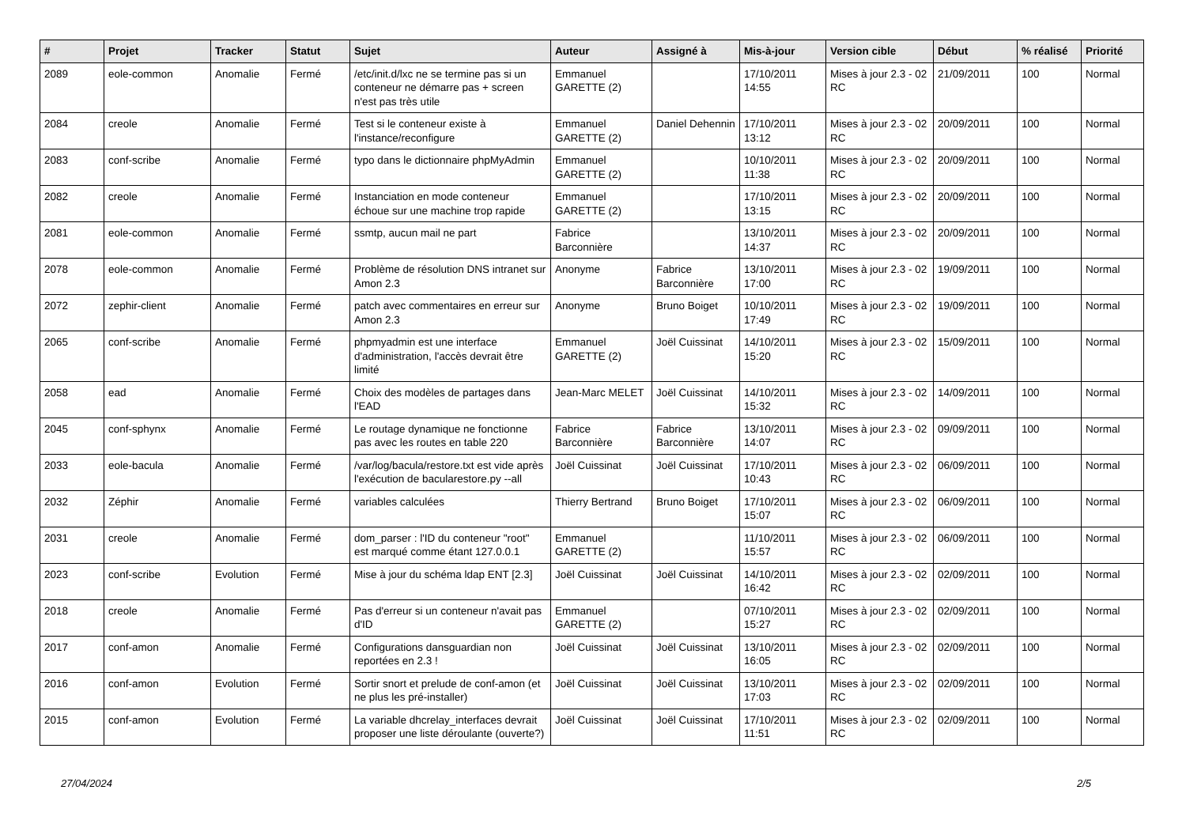| # | Projet | Tracker | Statut | Sujet | Auteur | Assigné à | Mis-à-jour | Version cible | Début | % réalisé | Priorité |
| --- | --- | --- | --- | --- | --- | --- | --- | --- | --- | --- | --- |
| 2089 | eole-common | Anomalie | Fermé | /etc/init.d/lxc ne se termine pas si un conteneur ne démarre pas + screen n'est pas très utile | Emmanuel GARETTE (2) | | 17/10/2011 14:55 | Mises à jour 2.3 - 02 RC | 21/09/2011 | 100 | Normal |
| 2084 | creole | Anomalie | Fermé | Test si le conteneur existe à l'instance/reconfigure | Emmanuel GARETTE (2) | Daniel Dehennin | 17/10/2011 13:12 | Mises à jour 2.3 - 02 RC | 20/09/2011 | 100 | Normal |
| 2083 | conf-scribe | Anomalie | Fermé | typo dans le dictionnaire phpMyAdmin | Emmanuel GARETTE (2) | | 10/10/2011 11:38 | Mises à jour 2.3 - 02 RC | 20/09/2011 | 100 | Normal |
| 2082 | creole | Anomalie | Fermé | Instanciation en mode conteneur échoue sur une machine trop rapide | Emmanuel GARETTE (2) | | 17/10/2011 13:15 | Mises à jour 2.3 - 02 RC | 20/09/2011 | 100 | Normal |
| 2081 | eole-common | Anomalie | Fermé | ssmtp, aucun mail ne part | Fabrice Barconnière | | 13/10/2011 14:37 | Mises à jour 2.3 - 02 RC | 20/09/2011 | 100 | Normal |
| 2078 | eole-common | Anomalie | Fermé | Problème de résolution DNS intranet sur Amon 2.3 | Anonyme | Fabrice Barconnière | 13/10/2011 17:00 | Mises à jour 2.3 - 02 RC | 19/09/2011 | 100 | Normal |
| 2072 | zephir-client | Anomalie | Fermé | patch avec commentaires en erreur sur Amon 2.3 | Anonyme | Bruno Boiget | 10/10/2011 17:49 | Mises à jour 2.3 - 02 RC | 19/09/2011 | 100 | Normal |
| 2065 | conf-scribe | Anomalie | Fermé | phpmyadmin est une interface d'administration, l'accès devrait être limité | Emmanuel GARETTE (2) | Joël Cuissinat | 14/10/2011 15:20 | Mises à jour 2.3 - 02 RC | 15/09/2011 | 100 | Normal |
| 2058 | ead | Anomalie | Fermé | Choix des modèles de partages dans l'EAD | Jean-Marc MELET | Joël Cuissinat | 14/10/2011 15:32 | Mises à jour 2.3 - 02 RC | 14/09/2011 | 100 | Normal |
| 2045 | conf-sphynx | Anomalie | Fermé | Le routage dynamique ne fonctionne pas avec les routes en table 220 | Fabrice Barconnière | Fabrice Barconnière | 13/10/2011 14:07 | Mises à jour 2.3 - 02 RC | 09/09/2011 | 100 | Normal |
| 2033 | eole-bacula | Anomalie | Fermé | /var/log/bacula/restore.txt est vide après l'exécution de bacularestore.py --all | Joël Cuissinat | Joël Cuissinat | 17/10/2011 10:43 | Mises à jour 2.3 - 02 RC | 06/09/2011 | 100 | Normal |
| 2032 | Zéphir | Anomalie | Fermé | variables calculées | Thierry Bertrand | Bruno Boiget | 17/10/2011 15:07 | Mises à jour 2.3 - 02 RC | 06/09/2011 | 100 | Normal |
| 2031 | creole | Anomalie | Fermé | dom_parser : l'ID du conteneur "root" est marqué comme étant 127.0.0.1 | Emmanuel GARETTE (2) | | 11/10/2011 15:57 | Mises à jour 2.3 - 02 RC | 06/09/2011 | 100 | Normal |
| 2023 | conf-scribe | Evolution | Fermé | Mise à jour du schéma ldap ENT [2.3] | Joël Cuissinat | Joël Cuissinat | 14/10/2011 16:42 | Mises à jour 2.3 - 02 RC | 02/09/2011 | 100 | Normal |
| 2018 | creole | Anomalie | Fermé | Pas d'erreur si un conteneur n'avait pas d'ID | Emmanuel GARETTE (2) | | 07/10/2011 15:27 | Mises à jour 2.3 - 02 RC | 02/09/2011 | 100 | Normal |
| 2017 | conf-amon | Anomalie | Fermé | Configurations dansguardian non reportées en 2.3 ! | Joël Cuissinat | Joël Cuissinat | 13/10/2011 16:05 | Mises à jour 2.3 - 02 RC | 02/09/2011 | 100 | Normal |
| 2016 | conf-amon | Evolution | Fermé | Sortir snort et prelude de conf-amon (et ne plus les pré-installer) | Joël Cuissinat | Joël Cuissinat | 13/10/2011 17:03 | Mises à jour 2.3 - 02 RC | 02/09/2011 | 100 | Normal |
| 2015 | conf-amon | Evolution | Fermé | La variable dhcrelay_interfaces devrait proposer une liste déroulante (ouverte?) | Joël Cuissinat | Joël Cuissinat | 17/10/2011 11:51 | Mises à jour 2.3 - 02 RC | 02/09/2011 | 100 | Normal |
27/04/2024 2/5